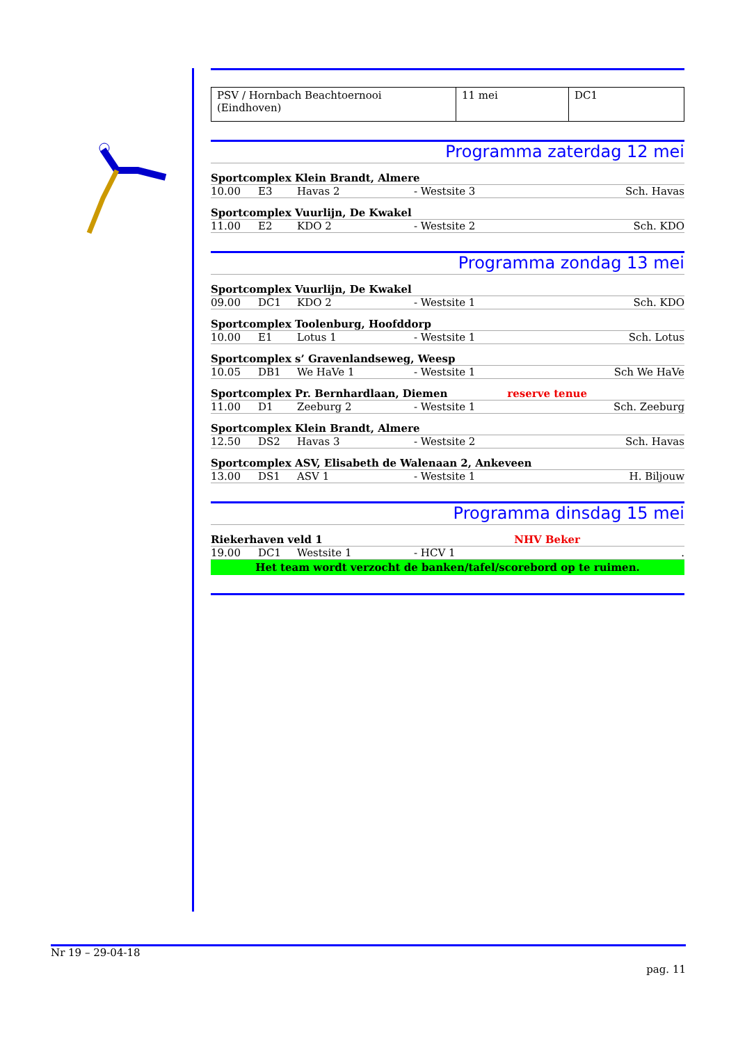| PSV / Hornbach Beachtoernooi (Eindhoven) | 11 mei | DC1 |
Programma zaterdag 12 mei
Sportcomplex Klein Brandt, Almere
10.00 E3 Havas 2 - Westsite 3 Sch. Havas
Sportcomplex Vuurlijn, De Kwakel
11.00 E2 KDO 2 - Westsite 2 Sch. KDO
Programma zondag 13 mei
Sportcomplex Vuurlijn, De Kwakel
09.00 DC1 KDO 2 - Westsite 1 Sch. KDO
Sportcomplex Toolenburg, Hoofddorp
10.00 E1 Lotus 1 - Westsite 1 Sch. Lotus
Sportcomplex s’ Gravenlandseweg, Weesp
10.05 DB1 We HaVe 1 - Westsite 1 Sch We HaVe
Sportcomplex Pr. Bernhardlaan, Diemen reserve tenue
11.00 D1 Zeeburg 2 - Westsite 1 Sch. Zeeburg
Sportcomplex Klein Brandt, Almere
12.50 DS2 Havas 3 - Westsite 2 Sch. Havas
Sportcomplex ASV, Elisabeth de Walenaan 2, Ankeveen
13.00 DS1 ASV 1 - Westsite 1 H. Biljouw
Programma dinsdag 15 mei
Riekerhaven veld 1 NHV Beker
19.00 DC1 Westsite 1 - HCV 1.
Het team wordt verzocht de banken/tafel/scorebord op te ruimen.
Nr 19 – 29-04-18
pag. 11